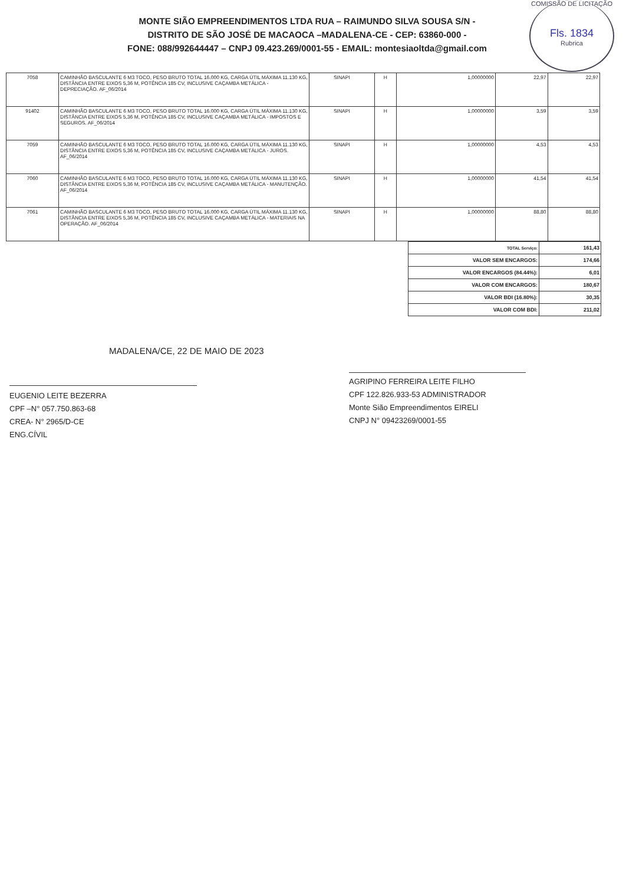COMISSÃO DE LICITAÇÃO
Fls. 1834
Rubrica
MONTE SIÃO EMPREENDIMENTOS LTDA RUA – RAIMUNDO SILVA SOUSA S/N -
DISTRITO DE SÃO JOSÉ DE MACAOCA –MADALENA-CE - CEP: 63860-000 -
FONE: 088/992644447 – CNPJ 09.423.269/0001-55 - EMAIL: montesiaoltda@gmail.com
| 7058 | CAMINHÃO BASCULANTE 6 M3 TOCO, PESO BRUTO TOTAL 16.000 KG, CARGA ÚTIL MÁXIMA 11.130 KG, DISTÂNCIA ENTRE EIXOS 5,36 M, POTÊNCIA 185 CV, INCLUSIVE CAÇAMBA METÁLICA - DEPRECIAÇÃO. AF_06/2014 | SINAPI | H | 1,00000000 | 22,97 | 22,97 |
| 91402 | CAMINHÃO BASCULANTE 6 M3 TOCO, PESO BRUTO TOTAL 16.000 KG, CARGA ÚTIL MÁXIMA 11.130 KG, DISTÂNCIA ENTRE EIXOS 5,36 M, POTÊNCIA 185 CV, INCLUSIVE CAÇAMBA METÁLICA - IMPOSTOS E SEGUROS. AF_06/2014 | SINAPI | H | 1,00000000 | 3,59 | 3,59 |
| 7059 | CAMINHÃO BASCULANTE 6 M3 TOCO, PESO BRUTO TOTAL 16.000 KG, CARGA ÚTIL MÁXIMA 11.130 KG, DISTÂNCIA ENTRE EIXOS 5,36 M, POTÊNCIA 185 CV, INCLUSIVE CAÇAMBA METÁLICA - JUROS. AF_06/2014 | SINAPI | H | 1,00000000 | 4,53 | 4,53 |
| 7060 | CAMINHÃO BASCULANTE 6 M3 TOCO, PESO BRUTO TOTAL 16.000 KG, CARGA ÚTIL MÁXIMA 11.130 KG, DISTÂNCIA ENTRE EIXOS 5,36 M, POTÊNCIA 185 CV, INCLUSIVE CAÇAMBA METÁLICA - MANUTENÇÃO. AF_06/2014 | SINAPI | H | 1,00000000 | 41,54 | 41,54 |
| 7061 | CAMINHÃO BASCULANTE 6 M3 TOCO, PESO BRUTO TOTAL 16.000 KG, CARGA ÚTIL MÁXIMA 11.130 KG, DISTÂNCIA ENTRE EIXOS 5,36 M, POTÊNCIA 185 CV, INCLUSIVE CAÇAMBA METÁLICA - MATERIAIS NA OPERAÇÃO. AF_06/2014 | SINAPI | H | 1,00000000 | 88,80 | 88,80 |
| TOTAL Serviço: | 161,43 |
| VALOR SEM ENCARGOS: | 174,66 |
| VALOR ENCARGOS (84.44%): | 6,01 |
| VALOR COM ENCARGOS: | 180,67 |
| VALOR BDI (16.80%): | 30,35 |
| VALOR COM BDI: | 211,02 |
MADALENA/CE, 22 DE MAIO DE 2023
EUGENIO LEITE BEZERRA
CPF –N° 057.750.863-68
CREA- N° 2965/D-CE
ENG.CÍVIL
AGRIPINO FERREIRA LEITE FILHO
CPF 122.826.933-53 ADMINISTRADOR
Monte Sião Empreendimentos EIRELI
CNPJ N° 09423269/0001-55